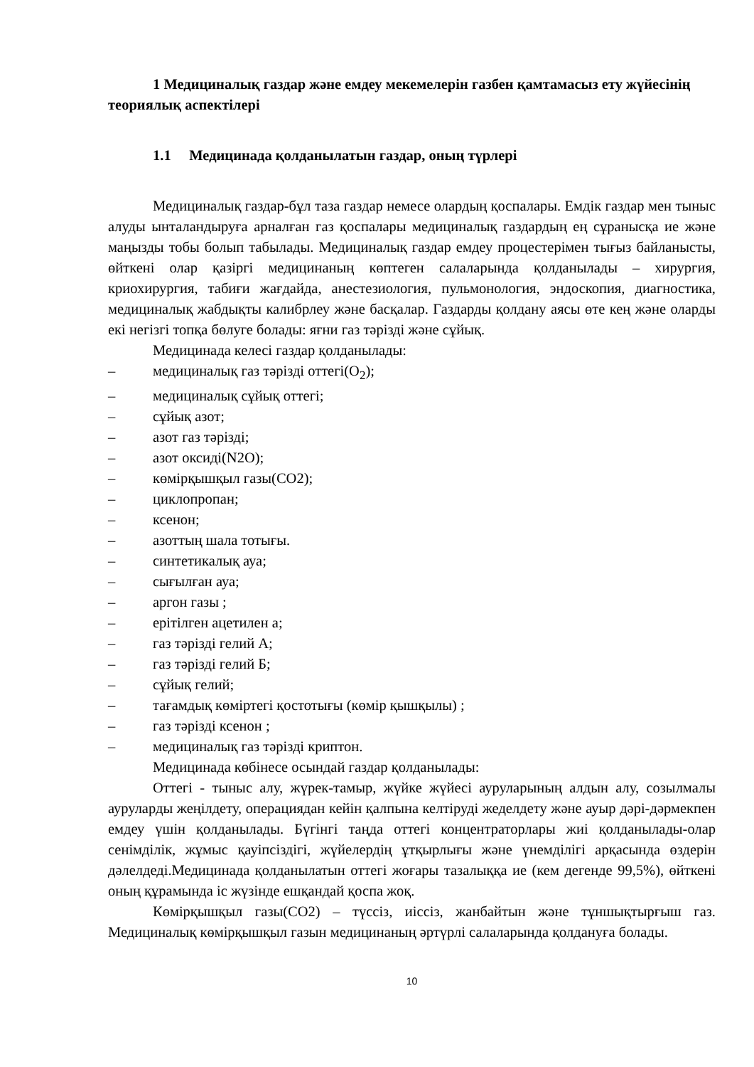1 Медициналық газдар және емдеу мекемелерін газбен қамтамасыз ету жүйесінің теориялық аспектілері
1.1 Медицинада қолданылатын газдар, оның түрлері
Медициналық газдар-бұл таза газдар немесе олардың қоспалары. Емдік газдар мен тыныс алуды ынталандыруға арналған газ қоспалары медициналық газдардың ең сұранысқа ие және маңызды тобы болып табылады. Медициналық газдар емдеу процестерімен тығыз байланысты, өйткені олар қазіргі медицинаның көптеген салаларында қолданылады – хирургия, криохирургия, табиғи жағдайда, анестезиология, пульмонология, эндоскопия, диагностика, медициналық жабдықты калибрлеу және басқалар. Газдарды қолдану аясы өте кең және оларды екі негізгі топқа бөлуге болады: яғни газ тәрізді және сұйық.
Медицинада келесі газдар қолданылады:
– медициналық газ тәрізді оттегі(O<sub>2</sub>);
– медициналық сұйық оттегі;
– сұйық азот;
– азот газ тәрізді;
– азот оксиді(N2O);
– көмірқышқыл газы(CO2);
– циклопропан;
– ксенон;
– азоттың шала тотығы.
– синтетикалық ауа;
– сығылған ауа;
– аргон газы ;
– ерітілген ацетилен а;
– газ тәрізді гелий А;
– газ тәрізді гелий Б;
– сұйық гелий;
– тағамдық көміртегі қостотығы (көмір қышқылы) ;
– газ тәрізді ксенон ;
– медициналық газ тәрізді криптон.
Медицинада көбінесе осындай газдар қолданылады:
Оттегі - тыныс алу, жүрек-тамыр, жүйке жүйесі ауруларының алдын алу, созылмалы ауруларды жеңілдету, операциядан кейін қалпына келтіруді жеделдету және ауыр дәрі-дәрмекпен емдеу үшін қолданылады. Бүгінгі таңда оттегі концентраторлары жиі қолданылады-олар сенімділік, жұмыс қауіпсіздігі, жүйелердің ұтқырлығы және үнемділігі арқасында өздерін дәлелдеді.Медицинада қолданылатын оттегі жоғары тазалыққа ие (кем дегенде 99,5%), өйткені оның құрамында іс жүзінде ешқандай қоспа жоқ.
Көмірқышқыл газы(CO2) – түссіз, иіссіз, жанбайтын және тұншықтырғыш газ. Медициналық көмірқышқыл газын медицинаның әртүрлі салаларында қолдануға болады.
10